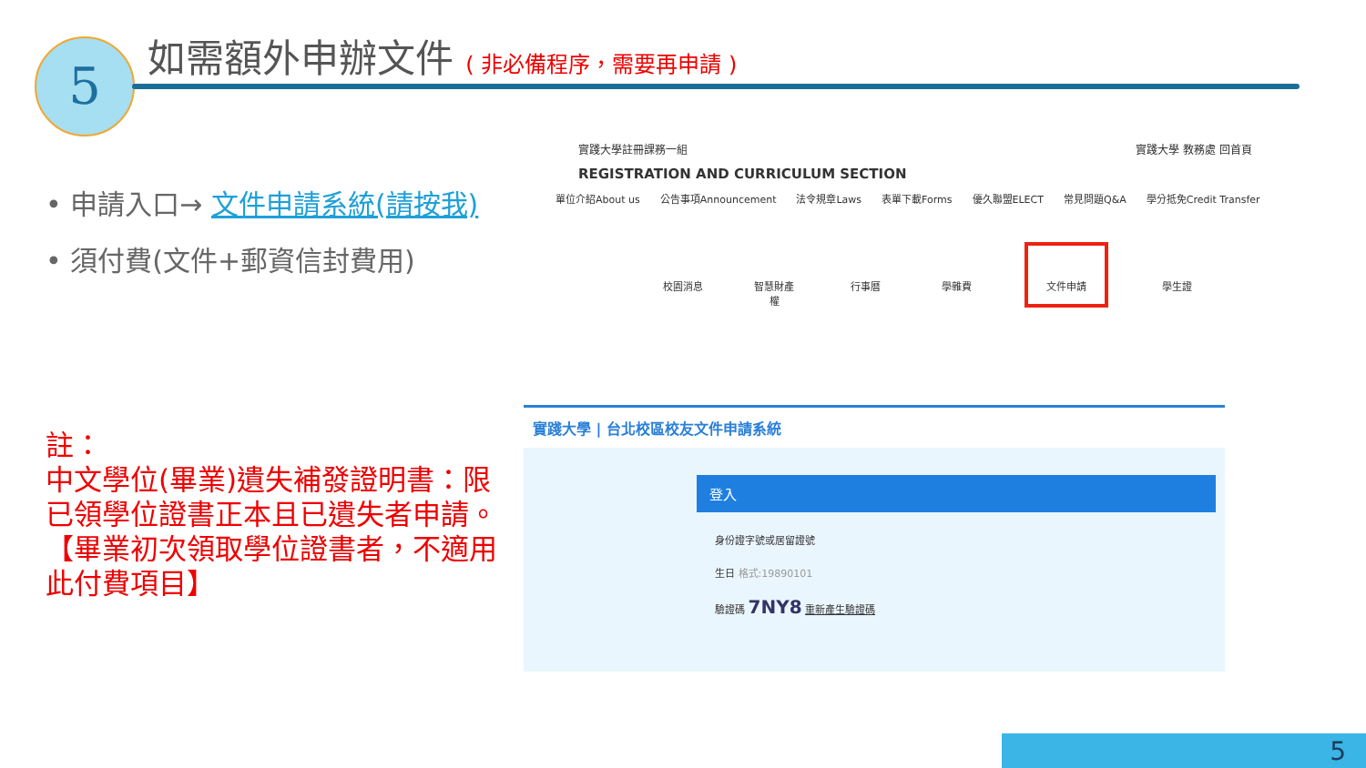5
如需額外申辦文件 ( 非必備程序，需要再申請 )
• 申請入口→ 文件申請系統(請按我)
• 須付費(文件+郵資信封費用)
註：
中文學位(畢業)遺失補發證明書：限已領學位證書正本且已遺失者申請。【畢業初次領取學位證書者，不適用此付費項目】
實踐大學註冊課務一組 實踐大學 教務處 回首頁
REGISTRATION AND CURRICULUM SECTION
單位介紹About us 公告事項Announcement 法令規章Laws 表單下載Forms 優久聯盟ELECT 常見問題Q&A 學分抵免Credit Transfer
校園消息 智慧財產權
行事曆 學雜費 文件申請 學生證
實踐大學 | 台北校區校友文件申請系統
登入
身份證字號或居留證號
生日 格式:19890101
驗證碼 7NY8 重新產生驗證碼
5